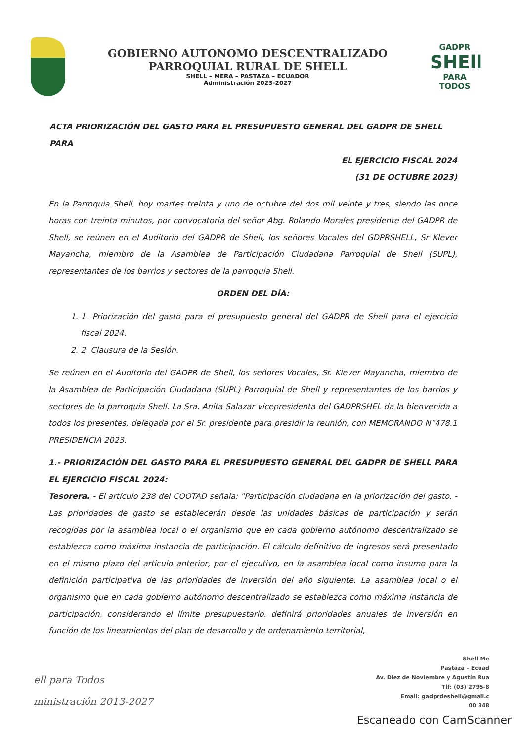GOBIERNO AUTONOMO DESCENTRALIZADO
PARROQUIAL RURAL DE SHELL
SHELL – MERA – PASTAZA – ECUADOR
Administración 2023-2027
GADPR
SHEll
PARA TODOS
ACTA PRIORIZACIÓN DEL GASTO PARA EL PRESUPUESTO GENERAL DEL GADPR DE SHELL PARA
EL EJERCICIO FISCAL 2024
(31 DE OCTUBRE 2023)
En la Parroquia Shell, hoy martes treinta y uno de octubre del dos mil veinte y tres, siendo las once horas con treinta minutos, por convocatoria del señor Abg. Rolando Morales presidente del GADPR de Shell, se reúnen en el Auditorio del GADPR de Shell, los señores Vocales del GDPRSHELL, Sr Klever Mayancha, miembro de la Asamblea de Participación Ciudadana Parroquial de Shell (SUPL), representantes de los barrios y sectores de la parroquia Shell.
ORDEN DEL DÍA:
1. 1. Priorización del gasto para el presupuesto general del GADPR de Shell para el ejercicio fiscal 2024.
2. 2. Clausura de la Sesión.
Se reúnen en el Auditorio del GADPR de Shell, los señores Vocales, Sr. Klever Mayancha, miembro de la Asamblea de Participación Ciudadana (SUPL) Parroquial de Shell y representantes de los barrios y sectores de la parroquia Shell. La Sra. Anita Salazar vicepresidenta del GADPRSHEL da la bienvenida a todos los presentes, delegada por el Sr. presidente para presidir la reunión, con MEMORANDO N°478.1 PRESIDENCIA 2023.
1.- PRIORIZACIÓN DEL GASTO PARA EL PRESUPUESTO GENERAL DEL GADPR DE SHELL PARA EL EJERCICIO FISCAL 2024:
Tesorera. - El artículo 238 del COOTAD señala: "Participación ciudadana en la priorización del gasto. - Las prioridades de gasto se establecerán desde las unidades básicas de participación y serán recogidas por la asamblea local o el organismo que en cada gobierno autónomo descentralizado se establezca como máxima instancia de participación. El cálculo definitivo de ingresos será presentado en el mismo plazo del articulo anterior, por el ejecutivo, en la asamblea local como insumo para la definición participativa de las prioridades de inversión del año siguiente. La asamblea local o el organismo que en cada gobierno autónomo descentralizado se establezca como máxima instancia de participación, considerando el límite presupuestario, definirá prioridades anuales de inversión en función de los lineamientos del plan de desarrollo y de ordenamiento territorial,
ell para Todos
ministración 2013-2027
Shell-Me
Pastaza – Ecuad
Av. Diez de Noviembre y Agustín Rua
Tlf: (03) 2795-8
Email: gadprdeshell@gmail.c
00 348
Escaneado con CamScanner